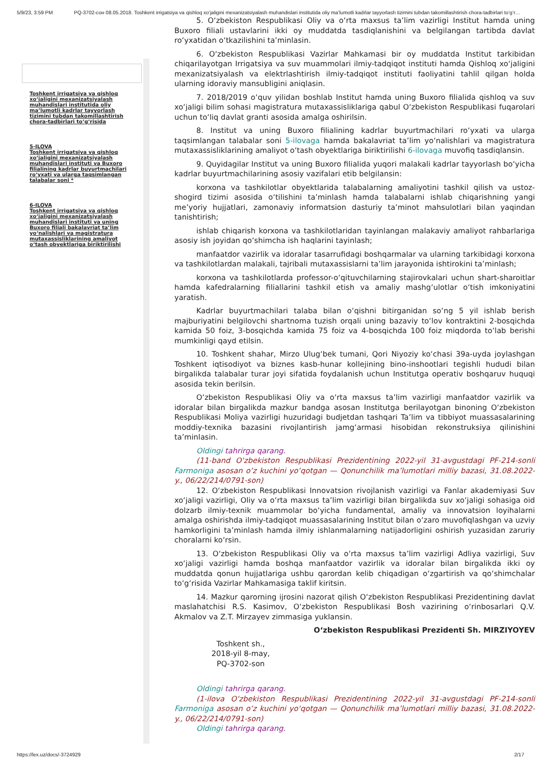5/9/23, 3:59 PM PQ-3702-сон 08.05.2018. Toshkent irrigatsiya va qishloq xo‘jaligini mexanizatsiyalash muhandislari institutida oliy ma’lumotli kadrlar tayyorlash tizimini tubdan takomillashtirish chora-tadbirlari to‘g‘r…
Toshkent irrigatsiya va qishloq xo‘jaligini mexanizatsiyalash muhandislari institutida oliy ma’lumotli kadrlar tayyorlash tizimini tubdan takomillashtirish chora-tadbirlari to‘g‘risida
5-ILOVA
Toshkent irrigatsiya va qishloq xo‘jaligini mexanizatsiyalash muhandislari instituti va Buxoro filialining kadrlar buyurtmachilari ro‘yxati va ularga taqsimlangan talabalar soni *
6-ILOVA
Toshkent irrigatsiya va qishloq xo‘jaligini mexanizatsiyalash muhandislari instituti va uning Buxoro filiali bakalavriat ta’lim yo‘nalishlari va magistratura mutaxassisliklarining amaliyot o‘tash obyektlariga biriktirilishi
5. O‘zbekiston Respublikasi Oliy va o‘rta maxsus ta’lim vazirligi Institut hamda uning Buxoro filiali ustavlarini ikki oy muddatda tasdiqlanishini va belgilangan tartibda davlat ro‘yxatidan o‘tkazilishini ta’minlasin.
6. O‘zbekiston Respublikasi Vazirlar Mahkamasi bir oy muddatda Institut tarkibidan chiqarilayotgan Irrigatsiya va suv muammolari ilmiy-tadqiqot instituti hamda Qishloq xo‘jaligini mexanizatsiyalash va elektrlashtirish ilmiy-tadqiqot instituti faoliyatini tahlil qilgan holda ularning idoraviy mansubligini aniqlasin.
7. 2018/2019 o‘quv yilidan boshlab Institut hamda uning Buxoro filialida qishloq va suv xo‘jaligi bilim sohasi magistratura mutaxassisliklariga qabul O‘zbekiston Respublikasi fuqarolari uchun to‘liq davlat granti asosida amalga oshirilsin.
8. Institut va uning Buxoro filialining kadrlar buyurtmachilari ro‘yxati va ularga taqsimlangan talabalar soni 5-ilovaga hamda bakalavriat ta’lim yo‘nalishlari va magistratura mutaxassisliklarining amaliyot o‘tash obyektlariga biriktirilishi 6-ilovaga muvofiq tasdiqlansin.
9. Quyidagilar Institut va uning Buxoro filialida yuqori malakali kadrlar tayyorlash bo‘yicha kadrlar buyurtmachilarining asosiy vazifalari etib belgilansin:
korxona va tashkilotlar obyektlarida talabalarning amaliyotini tashkil qilish va ustoz-shogird tizimi asosida o‘tilishini ta’minlash hamda talabalarni ishlab chiqarishning yangi me’yoriy hujjatlari, zamonaviy informatsion dasturiy ta’minot mahsulotlari bilan yaqindan tanishtirish;
ishlab chiqarish korxona va tashkilotlaridan tayinlangan malakaviy amaliyot rahbarlariga asosiy ish joyidan qo‘shimcha ish haqlarini tayinlash;
manfaatdor vazirlik va idoralar tasarrufidagi boshqarmalar va ularning tarkibidagi korxona va tashkilotlardan malakali, tajribali mutaxassislarni ta’lim jarayonida ishtirokini ta’minlash;
korxona va tashkilotlarda professor-o‘qituvchilarning stajirovkalari uchun shart-sharoitlar hamda kafedralarning filiallarini tashkil etish va amaliy mashg‘ulotlar o‘tish imkoniyatini yaratish.
Kadrlar buyurtmachilari talaba bilan o‘qishni bitirganidan so‘ng 5 yil ishlab berish majburiyatini belgilovchi shartnoma tuzish orqali uning bazaviy to‘lov kontraktini 2-bosqichda kamida 50 foiz, 3-bosqichda kamida 75 foiz va 4-bosqichda 100 foiz miqdorda to‘lab berishi mumkinligi qayd etilsin.
10. Toshkent shahar, Mirzo Ulug‘bek tumani, Qori Niyoziy ko‘chasi 39a-uyda joylashgan Toshkent iqtisodiyot va biznes kasb-hunar kollejining bino-inshootlari tegishli hududi bilan birgalikda talabalar turar joyi sifatida foydalanish uchun Institutga operativ boshqaruv huquqi asosida tekin berilsin.
O‘zbekiston Respublikasi Oliy va o‘rta maxsus ta’lim vazirligi manfaatdor vazirlik va idoralar bilan birgalikda mazkur bandga asosan Institutga berilayotgan binoning O‘zbekiston Respublikasi Moliya vazirligi huzuridagi budjetdan tashqari Ta’lim va tibbiyot muassasalarining moddiy-texnika bazasini rivojlantirish jamg‘armasi hisobidan rekonstruksiya qilinishini ta’minlasin.
Oldingi tahrirga qarang.
(11-band O‘zbekiston Respublikasi Prezidentining 2022-yil 31-avgustdagi PF-214-sonli Farmoniga asosan o‘z kuchini yo‘qotgan — Qonunchilik ma’lumotlari milliy bazasi, 31.08.2022-y., 06/22/214/0791-son)
12. O‘zbekiston Respublikasi Innovatsion rivojlanish vazirligi va Fanlar akademiyasi Suv xo‘jaligi vazirligi, Oliy va o‘rta maxsus ta’lim vazirligi bilan birgalikda suv xo‘jaligi sohasiga oid dolzarb ilmiy-texnik muammolar bo‘yicha fundamental, amaliy va innovatsion loyihalarni amalga oshirishda ilmiy-tadqiqot muassasalarining Institut bilan o‘zaro muvofiqlashgan va uzviy hamkorligini ta’minlash hamda ilmiy ishlanmalarning natijadorligini oshirish yuzasidan zaruriy choralarni ko‘rsin.
13. O‘zbekiston Respublikasi Oliy va o‘rta maxsus ta’lim vazirligi Adliya vazirligi, Suv xo‘jaligi vazirligi hamda boshqa manfaatdor vazirlik va idoralar bilan birgalikda ikki oy muddatda qonun hujjatlariga ushbu qarordan kelib chiqadigan o‘zgartirish va qo‘shimchalar to‘g‘risida Vazirlar Mahkamasiga taklif kiritsin.
14. Mazkur qarorning ijrosini nazorat qilish O‘zbekiston Respublikasi Prezidentining davlat maslahatchisi R.S. Kasimov, O‘zbekiston Respublikasi Bosh vazirining o‘rinbosarlari Q.V. Akmalov va Z.T. Mirzayev zimmasiga yuklansin.
O‘zbekiston Respublikasi Prezidenti Sh. MIRZIYOYEV
Toshkent sh.,
2018-yil 8-may,
PQ-3702-son
Oldingi tahrirga qarang.
(1-ilova O‘zbekiston Respublikasi Prezidentining 2022-yil 31-avgustdagi PF-214-sonli Farmoniga asosan o‘z kuchini yo‘qotgan — Qonunchilik ma’lumotlari milliy bazasi, 31.08.2022-y., 06/22/214/0791-son)
Oldingi tahrirga qarang.
https://lex.uz/docs/-3724929 2/17